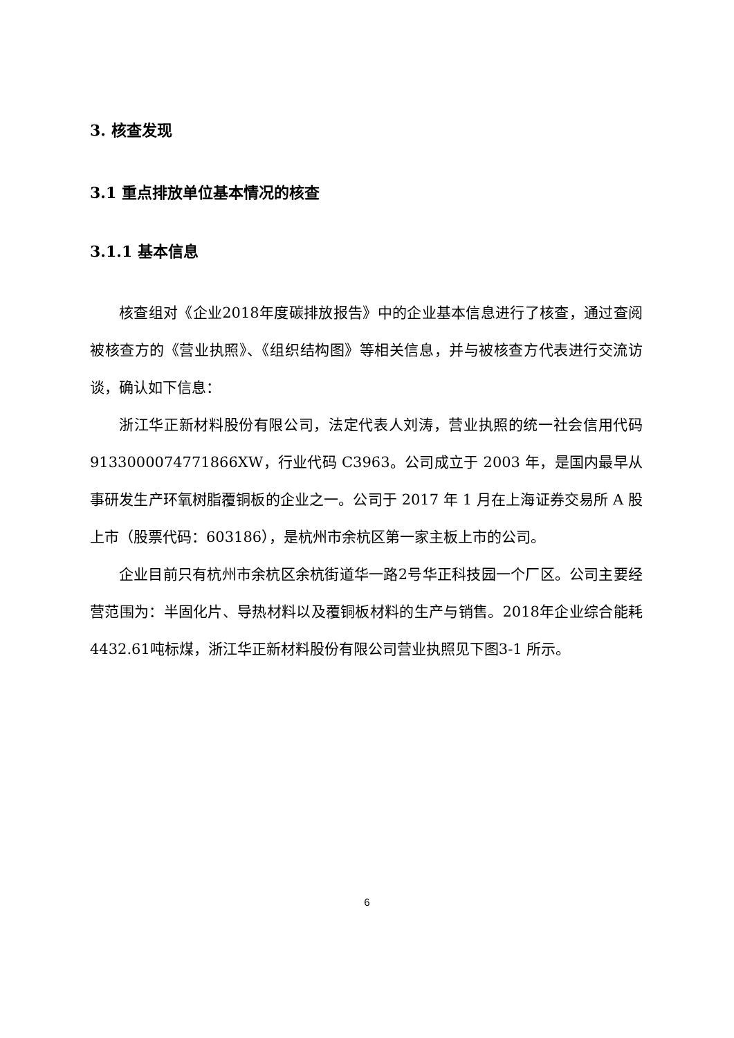3. 核查发现
3.1 重点排放单位基本情况的核查
3.1.1 基本信息
核查组对《企业2018年度碳排放报告》中的企业基本信息进行了核查，通过查阅被核查方的《营业执照》、《组织结构图》等相关信息，并与被核查方代表进行交流访谈，确认如下信息：
浙江华正新材料股份有限公司，法定代表人刘涛，营业执照的统一社会信用代码 9133000074771866XW，行业代码 C3963。公司成立于 2003 年，是国内最早从事研发生产环氧树脂覆铜板的企业之一。公司于 2017 年 1 月在上海证券交易所 A 股上市（股票代码：603186），是杭州市余杭区第一家主板上市的公司。
企业目前只有杭州市余杭区余杭街道华一路2号华正科技园一个厂区。公司主要经营范围为：半固化片、导热材料以及覆铜板材料的生产与销售。2018年企业综合能耗4432.61吨标煤，浙江华正新材料股份有限公司营业执照见下图3-1 所示。
6